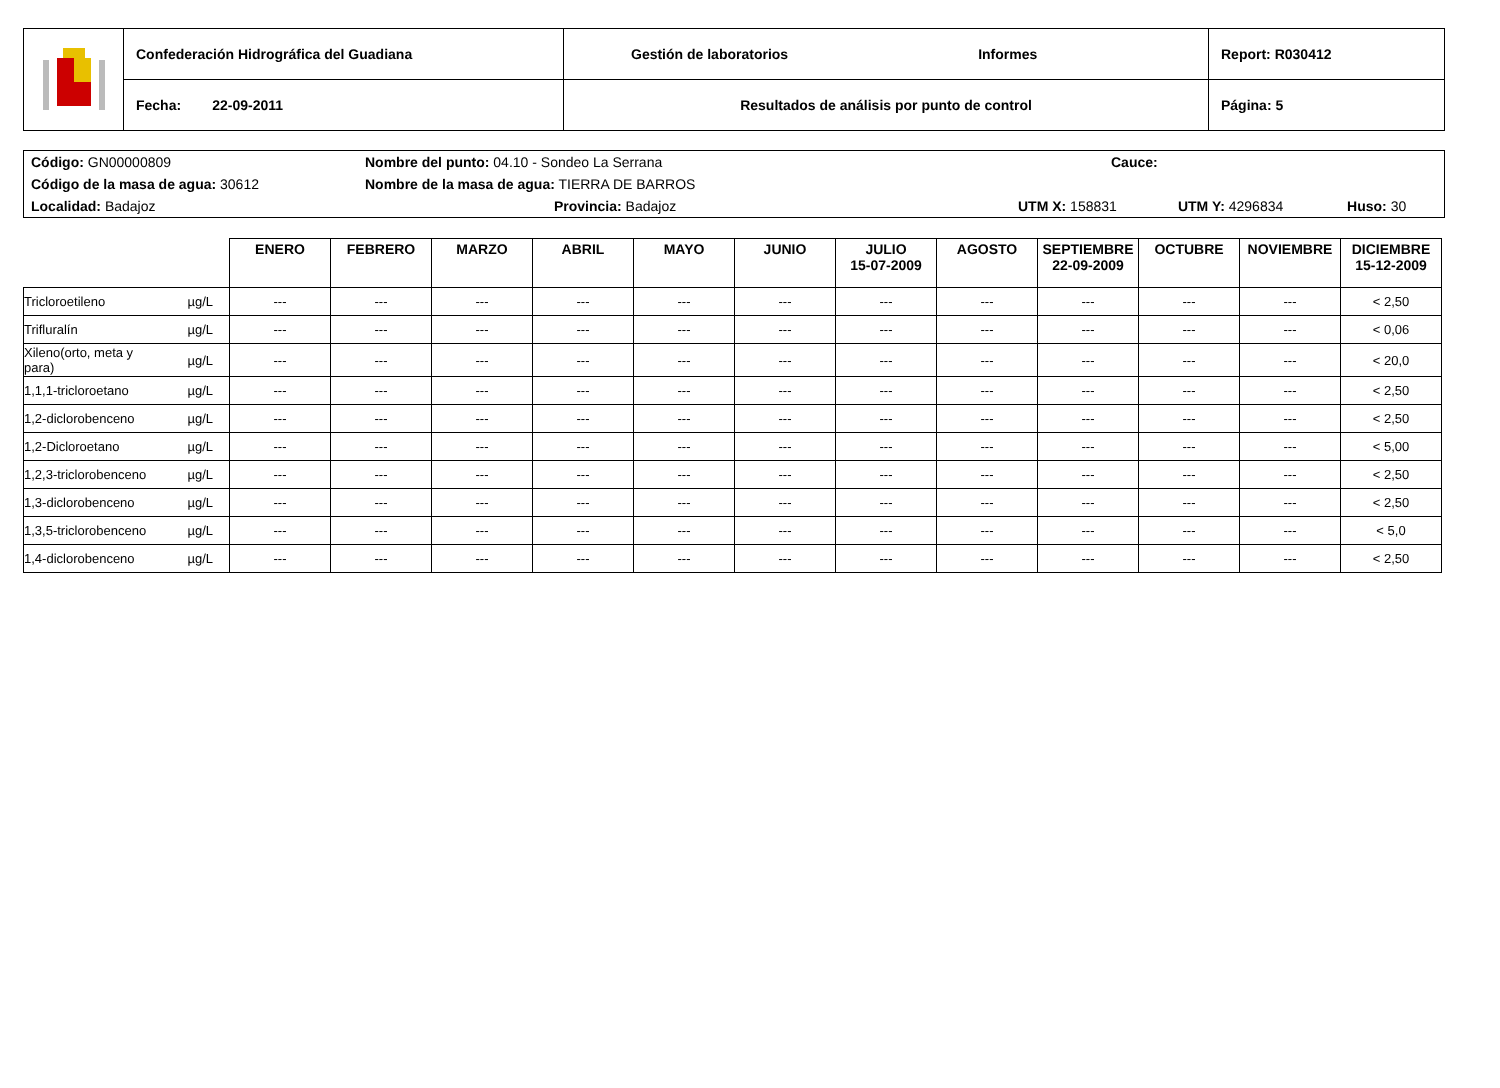| | Confederación Hidrográfica del Guadiana | Gestión de laboratorios Informes | Report: R030412 |
| | Fecha: 22-09-2011 | Resultados de análisis por punto de control | Página: 5 |
| Código: GN00000809 | Nombre del punto: 04.10 - Sondeo La Serrana | | Cauce: | | |
| Código de la masa de agua: 30612 | Nombre de la masa de agua: TIERRA DE BARROS | | | | |
| Localidad: Badajoz | | Provincia: Badajoz | UTM X: 158831 | UTM Y: 4296834 | Huso: 30 |
| | | ENERO | FEBRERO | MARZO | ABRIL | MAYO | JUNIO | JULIO 15-07-2009 | AGOSTO | SEPTIEMBRE 22-09-2009 | OCTUBRE | NOVIEMBRE | DICIEMBRE 15-12-2009 |
| --- | --- | --- | --- | --- | --- | --- | --- | --- | --- | --- | --- | --- | --- |
| Tricloroetileno | µg/L | --- | --- | --- | --- | --- | --- | --- | --- | --- | --- | --- | < 2,50 |
| Trifluralín | µg/L | --- | --- | --- | --- | --- | --- | --- | --- | --- | --- | --- | < 0,06 |
| Xileno(orto, meta y para) | µg/L | --- | --- | --- | --- | --- | --- | --- | --- | --- | --- | --- | < 20,0 |
| 1,1,1-tricloroetano | µg/L | --- | --- | --- | --- | --- | --- | --- | --- | --- | --- | --- | < 2,50 |
| 1,2-diclorobenceno | µg/L | --- | --- | --- | --- | --- | --- | --- | --- | --- | --- | --- | < 2,50 |
| 1,2-Dicloroetano | µg/L | --- | --- | --- | --- | --- | --- | --- | --- | --- | --- | --- | < 5,00 |
| 1,2,3-triclorobenceno | µg/L | --- | --- | --- | --- | --- | --- | --- | --- | --- | --- | --- | < 2,50 |
| 1,3-diclorobenceno | µg/L | --- | --- | --- | --- | --- | --- | --- | --- | --- | --- | --- | < 2,50 |
| 1,3,5-triclorobenceno | µg/L | --- | --- | --- | --- | --- | --- | --- | --- | --- | --- | --- | < 5,0 |
| 1,4-diclorobenceno | µg/L | --- | --- | --- | --- | --- | --- | --- | --- | --- | --- | --- | < 2,50 |